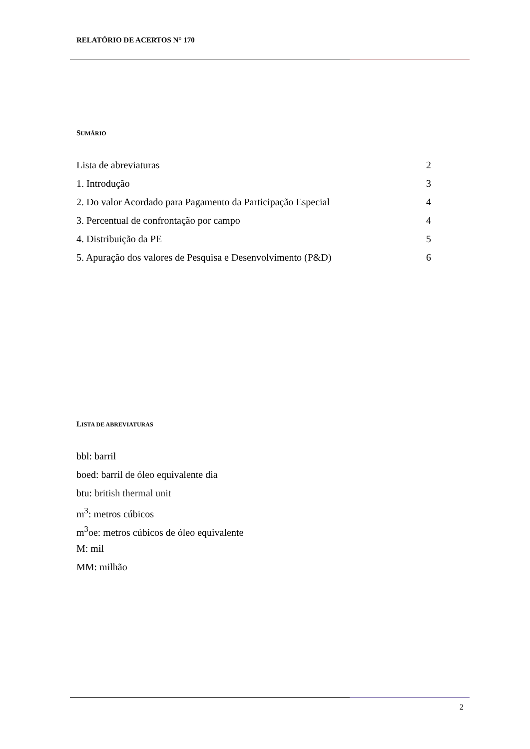RELATÓRIO DE ACERTOS N° 170
SUMÁRIO
Lista de abreviaturas 2
1. Introdução 3
2. Do valor Acordado para Pagamento da Participação Especial 4
3. Percentual de confrontação por campo 4
4. Distribuição da PE 5
5. Apuração dos valores de Pesquisa e Desenvolvimento (P&D) 6
LISTA DE ABREVIATURAS
bbl: barril
boed: barril de óleo equivalente dia
btu: british thermal unit
m<sup>3</sup>: metros cúbicos
m<sup>3</sup>oe: metros cúbicos de óleo equivalente
M: mil
MM: milhão
2